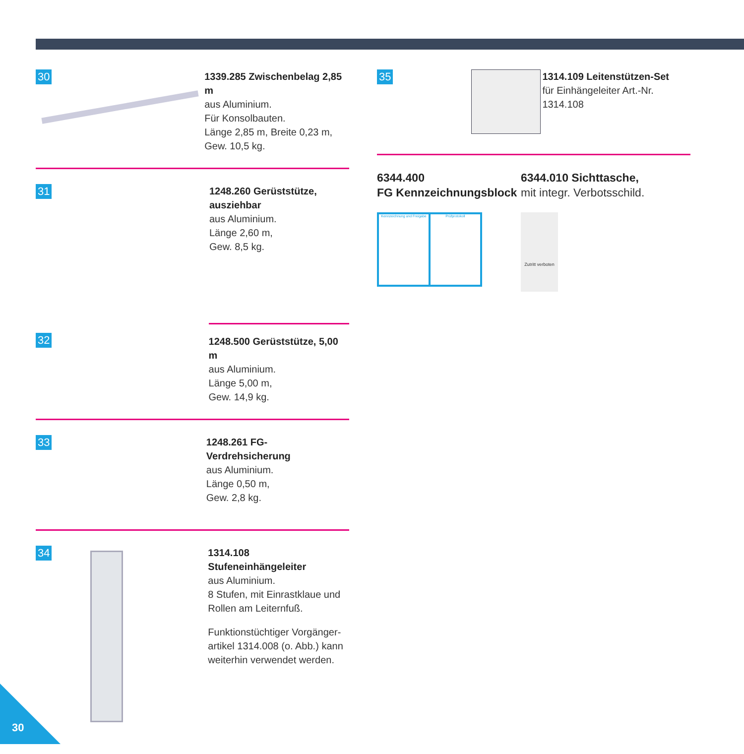30
1339.285 Zwischenbelag 2,85 m
aus Aluminium.
Für Konsolbauten.
Länge 2,85 m, Breite 0,23 m,
Gew. 10,5 kg.
31
1248.260 Gerüststütze,
ausziehbar
aus Aluminium.
Länge 2,60 m,
Gew. 8,5 kg.
32
1248.500 Gerüststütze, 5,00 m
aus Aluminium.
Länge 5,00 m,
Gew. 14,9 kg.
33
1248.261 FG-Verdrehsicherung
aus Aluminium.
Länge 0,50 m,
Gew. 2,8 kg.
34
1314.108 Stufeneinhängeleiter
aus Aluminium.
8 Stufen, mit Einrastklaue und
Rollen am Leiternfuß.
Funktionstüchtiger Vorgänger-
artikel 1314.008 (o. Abb.) kann
weiterhin verwendet werden.
35
1314.109 Leitenstützen-Set
für Einhängeleiter Art.-Nr. 1314.108
6344.400
FG Kennzeichnungsblock
Kennzeichnung und Freigabe Prüfprotokoll
6344.010 Sichttasche,
mit integr. Verbotsschild.
Zutritt verboten
30